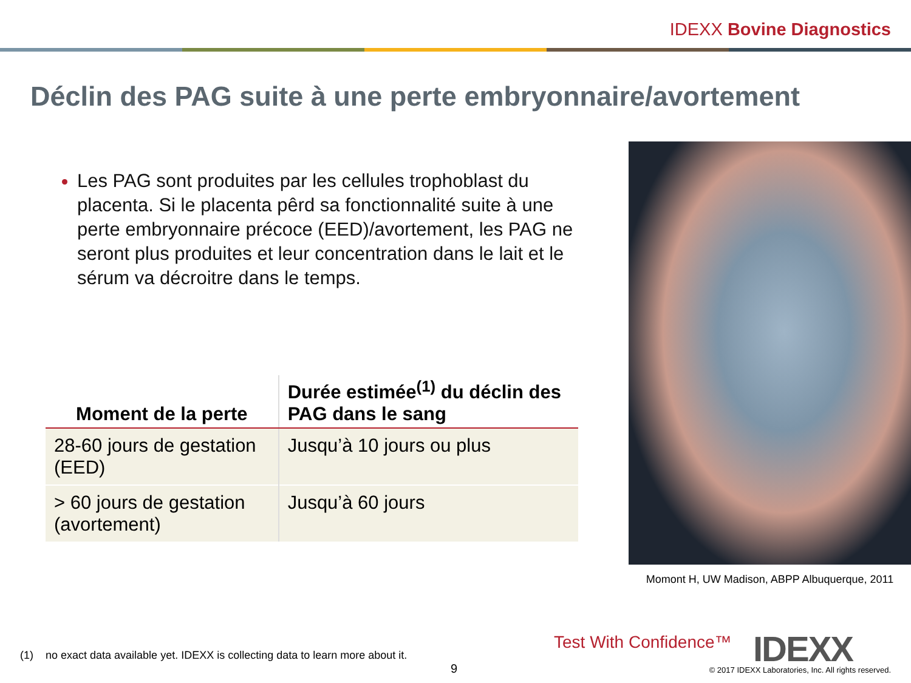IDEXX Bovine Diagnostics
Déclin des PAG suite à une perte embryonnaire/avortement
Les PAG sont produites par les cellules trophoblast du placenta. Si le placenta pêrd sa fonctionnalité suite à une perte embryonnaire précoce (EED)/avortement, les PAG ne seront plus produites et leur concentration dans le lait et le sérum va décroitre dans le temps.
| Moment de la perte | Durée estimée<sup>(1)</sup> du déclin des PAG dans le sang |
| --- | --- |
| 28-60 jours de gestation (EED) | Jusqu’à 10 jours ou plus |
| > 60 jours de gestation (avortement) | Jusqu’à 60 jours |
Momont H, UW Madison, ABPP Albuquerque, 2011
(1) no exact data available yet. IDEXX is collecting data to learn more about it.
9
Test With Confidence™ IDEXX
© 2017 IDEXX Laboratories, Inc. All rights reserved.